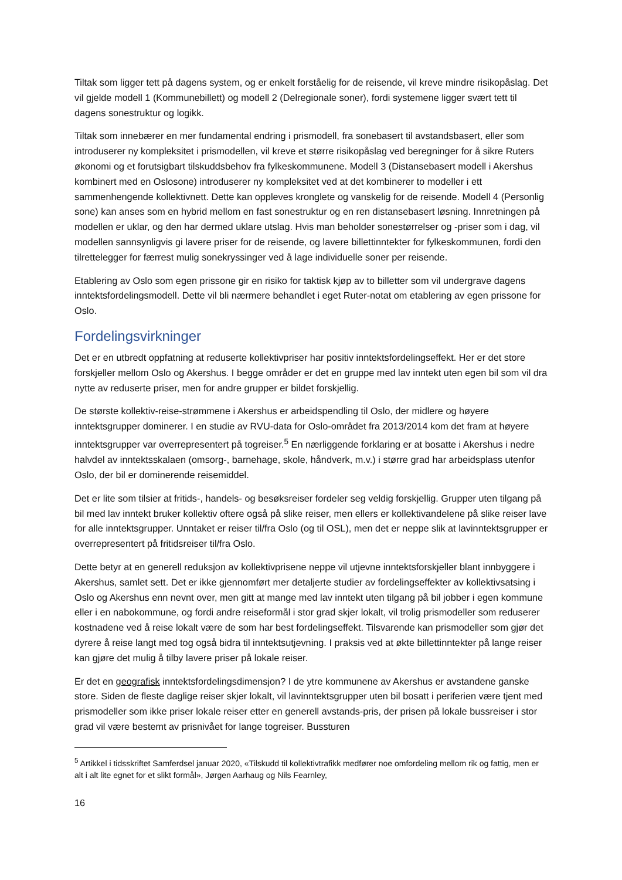Tiltak som ligger tett på dagens system, og er enkelt forståelig for de reisende, vil kreve mindre risikopåslag. Det vil gjelde modell 1 (Kommunebillett) og modell 2 (Delregionale soner), fordi systemene ligger svært tett til dagens sonestruktur og logikk.
Tiltak som innebærer en mer fundamental endring i prismodell, fra sonebasert til avstandsbasert, eller som introduserer ny kompleksitet i prismodellen, vil kreve et større risikopåslag ved beregninger for å sikre Ruters økonomi og et forutsigbart tilskuddsbehov fra fylkeskommunene. Modell 3 (Distansebasert modell i Akershus kombinert med en Oslosone) introduserer ny kompleksitet ved at det kombinerer to modeller i ett sammenhengende kollektivnett. Dette kan oppleves kronglete og vanskelig for de reisende. Modell 4 (Personlig sone) kan anses som en hybrid mellom en fast sonestruktur og en ren distansebasert løsning. Innretningen på modellen er uklar, og den har dermed uklare utslag. Hvis man beholder sonestørrelser og -priser som i dag, vil modellen sannsynligvis gi lavere priser for de reisende, og lavere billettinntekter for fylkeskommunen, fordi den tilrettelegger for færrest mulig sonekryssinger ved å lage individuelle soner per reisende.
Etablering av Oslo som egen prissone gir en risiko for taktisk kjøp av to billetter som vil undergrave dagens inntektsfordelingsmodell. Dette vil bli nærmere behandlet i eget Ruter-notat om etablering av egen prissone for Oslo.
Fordelingsvirkninger
Det er en utbredt oppfatning at reduserte kollektivpriser har positiv inntektsfordelingseffekt. Her er det store forskjeller mellom Oslo og Akershus. I begge områder er det en gruppe med lav inntekt uten egen bil som vil dra nytte av reduserte priser, men for andre grupper er bildet forskjellig.
De største kollektiv-reise-strømmene i Akershus er arbeidspendling til Oslo, der midlere og høyere inntektsgrupper dominerer. I en studie av RVU-data for Oslo-området fra 2013/2014 kom det fram at høyere inntektsgrupper var overrepresentert på togreiser.<sup>5</sup> En nærliggende forklaring er at bosatte i Akershus i nedre halvdel av inntektsskalaen (omsorg-, barnehage, skole, håndverk, m.v.) i større grad har arbeidsplass utenfor Oslo, der bil er dominerende reisemiddel.
Det er lite som tilsier at fritids-, handels- og besøksreiser fordeler seg veldig forskjellig. Grupper uten tilgang på bil med lav inntekt bruker kollektiv oftere også på slike reiser, men ellers er kollektivandelene på slike reiser lave for alle inntektsgrupper. Unntaket er reiser til/fra Oslo (og til OSL), men det er neppe slik at lavinntektsgrupper er overrepresentert på fritidsreiser til/fra Oslo.
Dette betyr at en generell reduksjon av kollektivprisene neppe vil utjevne inntektsforskjeller blant innbyggere i Akershus, samlet sett. Det er ikke gjennomført mer detaljerte studier av fordelingseffekter av kollektivsatsing i Oslo og Akershus enn nevnt over, men gitt at mange med lav inntekt uten tilgang på bil jobber i egen kommune eller i en nabokommune, og fordi andre reiseformål i stor grad skjer lokalt, vil trolig prismodeller som reduserer kostnadene ved å reise lokalt være de som har best fordelingseffekt. Tilsvarende kan prismodeller som gjør det dyrere å reise langt med tog også bidra til inntektsutjevning. I praksis ved at økte billettinntekter på lange reiser kan gjøre det mulig å tilby lavere priser på lokale reiser.
Er det en geografisk inntektsfordelingsdimensjon? I de ytre kommunene av Akershus er avstandene ganske store. Siden de fleste daglige reiser skjer lokalt, vil lavinntektsgrupper uten bil bosatt i periferien være tjent med prismodeller som ikke priser lokale reiser etter en generell avstands-pris, der prisen på lokale bussreiser i stor grad vil være bestemt av prisnivået for lange togreiser. Bussturen
<sup>5</sup> Artikkel i tidsskriftet Samferdsel januar 2020, «Tilskudd til kollektivtrafikk medfører noe omfordeling mellom rik og fattig, men er alt i alt lite egnet for et slikt formål», Jørgen Aarhaug og Nils Fearnley,
16